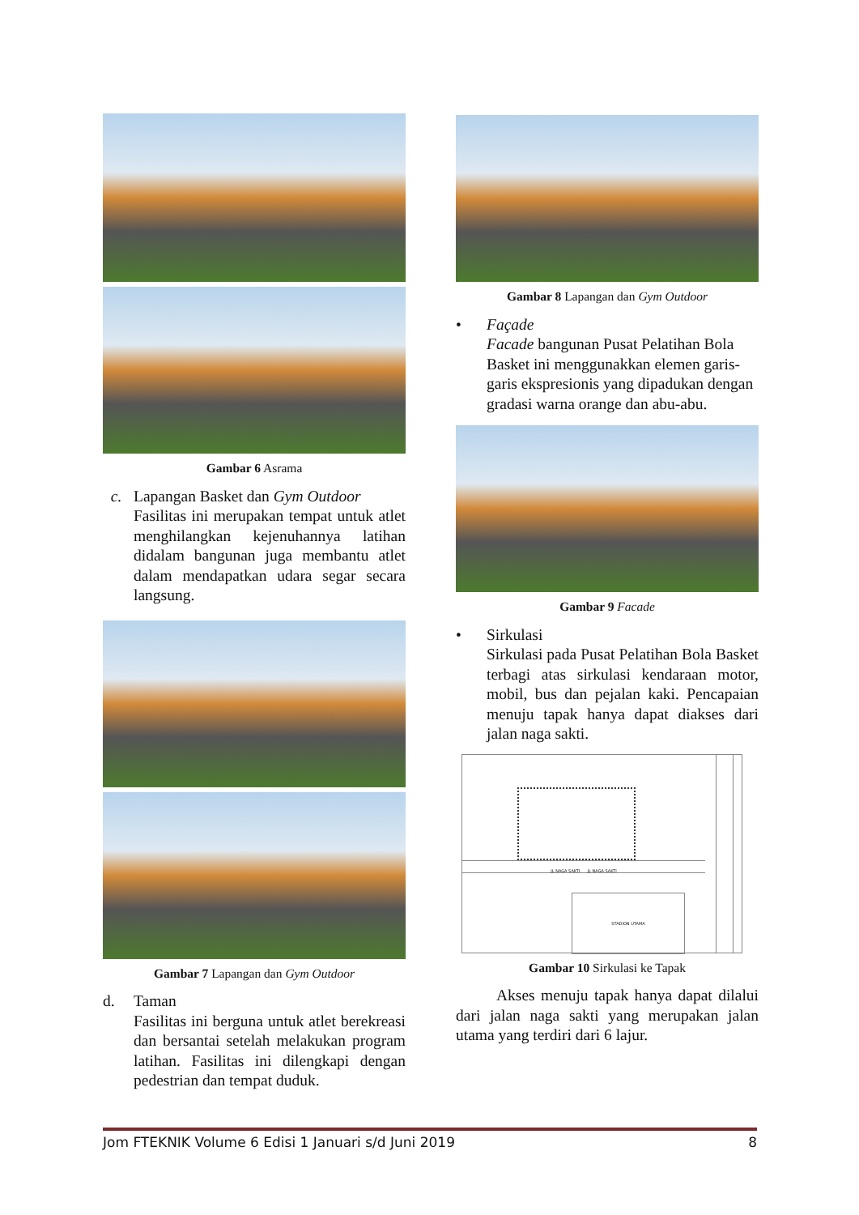Gambar 6 Asrama
c. Lapangan Basket dan Gym Outdoor
Fasilitas ini merupakan tempat untuk atlet menghilangkan kejenuhannya latihan didalam bangunan juga membantu atlet dalam mendapatkan udara segar secara langsung.
Gambar 7 Lapangan dan Gym Outdoor
d. Taman
Fasilitas ini berguna untuk atlet berekreasi dan bersantai setelah melakukan program latihan. Fasilitas ini dilengkapi dengan pedestrian dan tempat duduk.
Gambar 8 Lapangan dan Gym Outdoor
• Façade
Facade bangunan Pusat Pelatihan Bola Basket ini menggunakkan elemen garis-garis ekspresionis yang dipadukan dengan gradasi warna orange dan abu-abu.
Gambar 9 Facade
• Sirkulasi
Sirkulasi pada Pusat Pelatihan Bola Basket terbagi atas sirkulasi kendaraan motor, mobil, bus dan pejalan kaki. Pencapaian menuju tapak hanya dapat diakses dari jalan naga sakti.
JL.NAGA SAKTI JL NAGA SAKTI
STADION UTAMA
Gambar 10 Sirkulasi ke Tapak
Akses menuju tapak hanya dapat dilalui dari jalan naga sakti yang merupakan jalan utama yang terdiri dari 6 lajur.
Jom FTEKNIK Volume 6 Edisi 1 Januari s/d Juni 2019 8